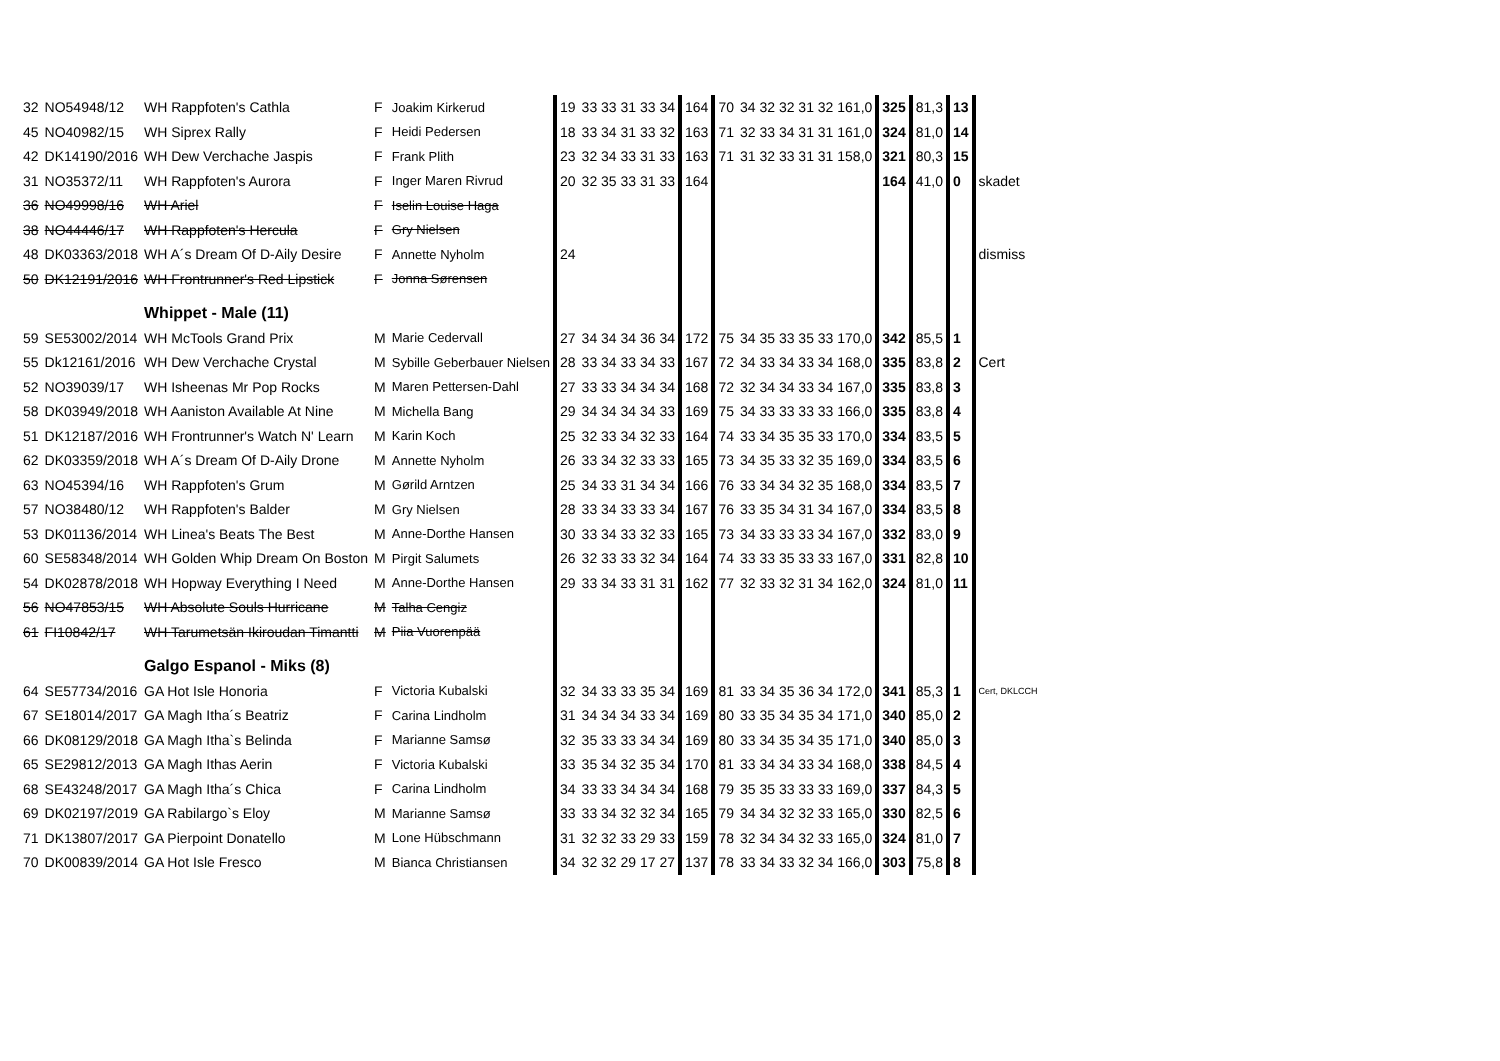| 32 | NO54948/12 | WH Rappfoten's Cathla | F | Joakim Kirkerud | 19 | 33 33 31 33 34 | 164 | 70 | 34 32 32 31 32 161,0 | 325 | 81,3 | 13 | |
| 45 | NO40982/15 | WH Siprex Rally | F | Heidi Pedersen | 18 | 33 34 31 33 32 | 163 | 71 | 32 33 34 31 31 161,0 | 324 | 81,0 | 14 | |
| 42 | DK14190/2016 | WH Dew Verchache Jaspis | F | Frank Plith | 23 | 32 34 33 31 33 | 163 | 71 | 31 32 33 31 31 158,0 | 321 | 80,3 | 15 | |
| 31 | NO35372/11 | WH Rappfoten's Aurora | F | Inger Maren Rivrud | 20 | 32 35 33 31 33 | 164 | | | 164 | 41,0 | 0 | skadet |
| 36 | NO49998/16 | WH Ariel | F | Iselin Louise Haga | | | | | | | | | |
| 38 | NO44446/17 | WH Rappfoten's Hercula | F | Gry Nielsen | | | | | | | | | |
| 48 | DK03363/2018 | WH A´s Dream Of D-Aily Desire | F | Annette Nyholm | 24 | | | | | | | | dismiss |
| 50 | DK12191/2016 | WH Frontrunner's Red Lipstick | F | Jonna Sørensen | | | | | | | | | |
| | | Whippet - Male (11) | | | | | | | | | | | |
| 59 | SE53002/2014 | WH McTools Grand Prix | M | Marie Cedervall | 27 | 34 34 34 36 34 | 172 | 75 | 34 35 33 35 33 170,0 | 342 | 85,5 | 1 | |
| 55 | Dk12161/2016 | WH Dew Verchache Crystal | M | Sybille Geberbauer Nielsen | 28 | 33 34 33 34 33 | 167 | 72 | 34 33 34 33 34 168,0 | 335 | 83,8 | 2 | Cert |
| 52 | NO39039/17 | WH Isheenas Mr Pop Rocks | M | Maren Pettersen-Dahl | 27 | 33 33 34 34 34 | 168 | 72 | 32 34 34 33 34 167,0 | 335 | 83,8 | 3 | |
| 58 | DK03949/2018 | WH Aaniston Available At Nine | M | Michella Bang | 29 | 34 34 34 34 33 | 169 | 75 | 34 33 33 33 33 166,0 | 335 | 83,8 | 4 | |
| 51 | DK12187/2016 | WH Frontrunner's Watch N' Learn | M | Karin Koch | 25 | 32 33 34 32 33 | 164 | 74 | 33 34 35 35 33 170,0 | 334 | 83,5 | 5 | |
| 62 | DK03359/2018 | WH A´s Dream Of D-Aily Drone | M | Annette Nyholm | 26 | 33 34 32 33 33 | 165 | 73 | 34 35 33 32 35 169,0 | 334 | 83,5 | 6 | |
| 63 | NO45394/16 | WH Rappfoten's Grum | M | Gørild Arntzen | 25 | 34 33 31 34 34 | 166 | 76 | 33 34 34 32 35 168,0 | 334 | 83,5 | 7 | |
| 57 | NO38480/12 | WH Rappfoten's Balder | M | Gry Nielsen | 28 | 33 34 33 33 34 | 167 | 76 | 33 35 34 31 34 167,0 | 334 | 83,5 | 8 | |
| 53 | DK01136/2014 | WH Linea's Beats The Best | M | Anne-Dorthe Hansen | 30 | 33 34 33 32 33 | 165 | 73 | 34 33 33 33 34 167,0 | 332 | 83,0 | 9 | |
| 60 | SE58348/2014 | WH Golden Whip Dream On Boston | M | Pirgit Salumets | 26 | 32 33 33 32 34 | 164 | 74 | 33 33 35 33 33 167,0 | 331 | 82,8 | 10 | |
| 54 | DK02878/2018 | WH Hopway Everything I Need | M | Anne-Dorthe Hansen | 29 | 33 34 33 31 31 | 162 | 77 | 32 33 32 31 34 162,0 | 324 | 81,0 | 11 | |
| 56 | NO47853/15 | WH Absolute Souls Hurricane | M | Talha Cengiz | | | | | | | | | |
| 61 | FI10842/17 | WH Tarumetsän Ikiroudan Timantti | M | Piia Vuorenpää | | | | | | | | | |
| | | Galgo Espanol - Miks (8) | | | | | | | | | | | |
| 64 | SE57734/2016 | GA Hot Isle Honoria | F | Victoria Kubalski | 32 | 34 33 33 35 34 | 169 | 81 | 33 34 35 36 34 172,0 | 341 | 85,3 | 1 | Cert, DKLCCH |
| 67 | SE18014/2017 | GA Magh Itha´s Beatriz | F | Carina Lindholm | 31 | 34 34 34 33 34 | 169 | 80 | 33 35 34 35 34 171,0 | 340 | 85,0 | 2 | |
| 66 | DK08129/2018 | GA Magh Itha`s Belinda | F | Marianne Samsø | 32 | 35 33 33 34 34 | 169 | 80 | 33 34 35 34 35 171,0 | 340 | 85,0 | 3 | |
| 65 | SE29812/2013 | GA Magh Ithas Aerin | F | Victoria Kubalski | 33 | 35 34 32 35 34 | 170 | 81 | 33 34 34 33 34 168,0 | 338 | 84,5 | 4 | |
| 68 | SE43248/2017 | GA Magh Itha´s Chica | F | Carina Lindholm | 34 | 33 33 34 34 34 | 168 | 79 | 35 35 33 33 33 169,0 | 337 | 84,3 | 5 | |
| 69 | DK02197/2019 | GA Rabilargo`s Eloy | M | Marianne Samsø | 33 | 33 34 32 32 34 | 165 | 79 | 34 34 32 32 33 165,0 | 330 | 82,5 | 6 | |
| 71 | DK13807/2017 | GA Pierpoint Donatello | M | Lone Hübschmann | 31 | 32 32 33 29 33 | 159 | 78 | 32 34 34 32 33 165,0 | 324 | 81,0 | 7 | |
| 70 | DK00839/2014 | GA Hot Isle Fresco | M | Bianca Christiansen | 34 | 32 32 29 17 27 | 137 | 78 | 33 34 33 32 34 166,0 | 303 | 75,8 | 8 | |